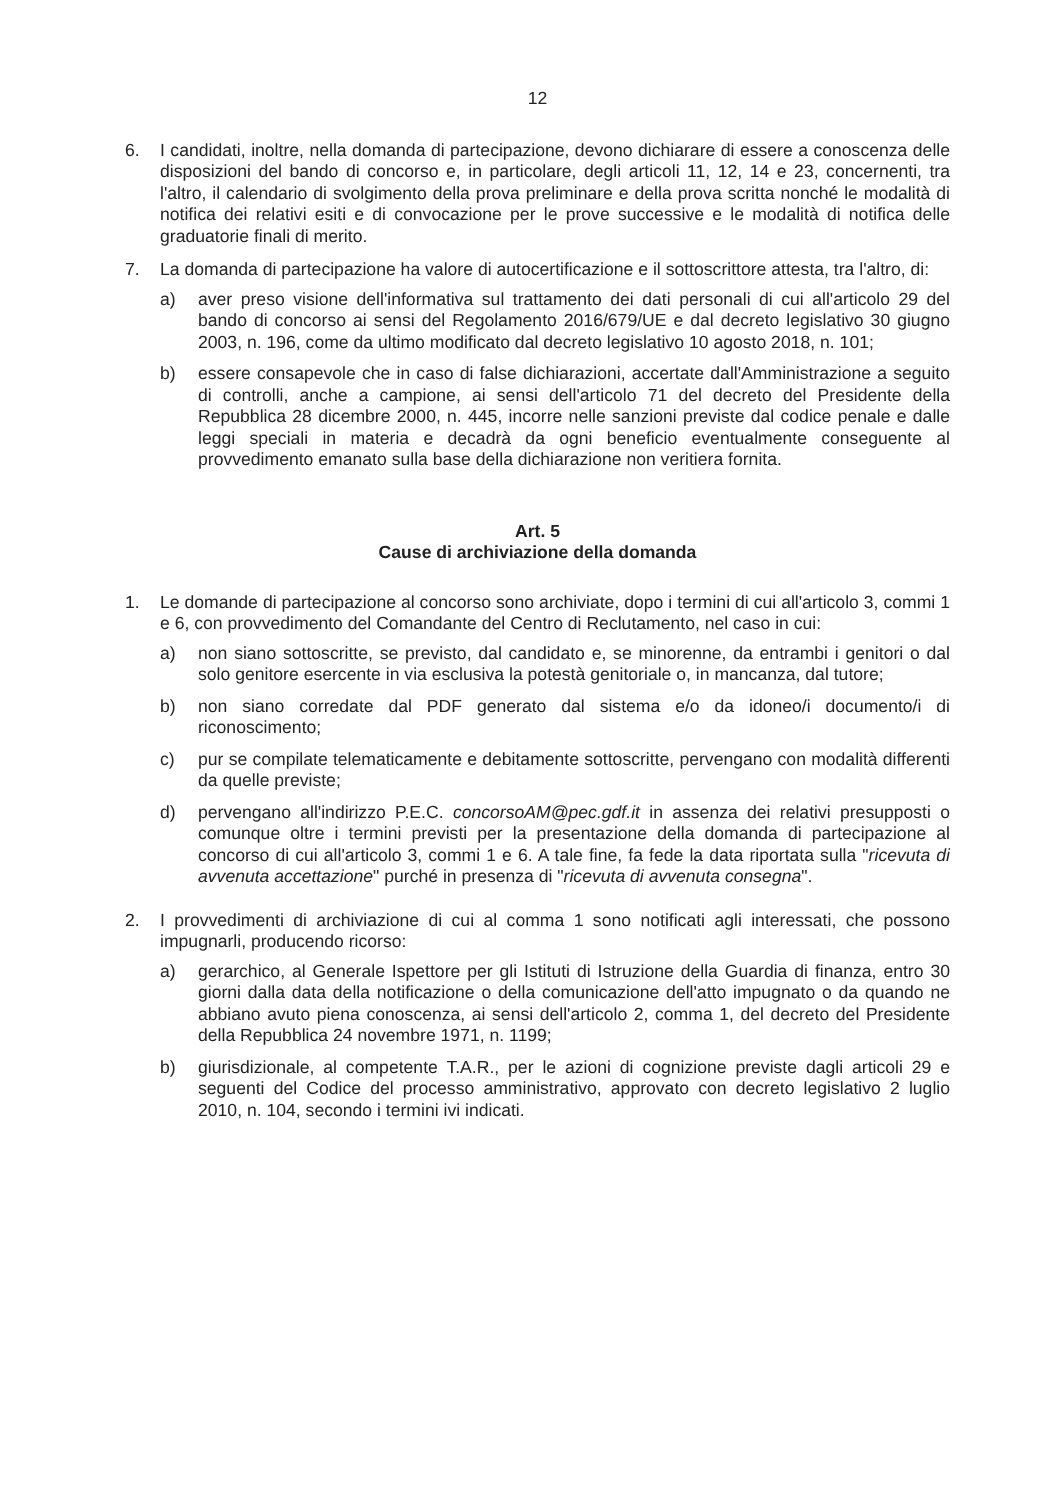12
6. I candidati, inoltre, nella domanda di partecipazione, devono dichiarare di essere a conoscenza delle disposizioni del bando di concorso e, in particolare, degli articoli 11, 12, 14 e 23, concernenti, tra l'altro, il calendario di svolgimento della prova preliminare e della prova scritta nonché le modalità di notifica dei relativi esiti e di convocazione per le prove successive e le modalità di notifica delle graduatorie finali di merito.
7. La domanda di partecipazione ha valore di autocertificazione e il sottoscrittore attesta, tra l'altro, di:
a) aver preso visione dell'informativa sul trattamento dei dati personali di cui all'articolo 29 del bando di concorso ai sensi del Regolamento 2016/679/UE e dal decreto legislativo 30 giugno 2003, n. 196, come da ultimo modificato dal decreto legislativo 10 agosto 2018, n. 101;
b) essere consapevole che in caso di false dichiarazioni, accertate dall'Amministrazione a seguito di controlli, anche a campione, ai sensi dell'articolo 71 del decreto del Presidente della Repubblica 28 dicembre 2000, n. 445, incorre nelle sanzioni previste dal codice penale e dalle leggi speciali in materia e decadrà da ogni beneficio eventualmente conseguente al provvedimento emanato sulla base della dichiarazione non veritiera fornita.
Art. 5
Cause di archiviazione della domanda
1. Le domande di partecipazione al concorso sono archiviate, dopo i termini di cui all'articolo 3, commi 1 e 6, con provvedimento del Comandante del Centro di Reclutamento, nel caso in cui:
a) non siano sottoscritte, se previsto, dal candidato e, se minorenne, da entrambi i genitori o dal solo genitore esercente in via esclusiva la potestà genitoriale o, in mancanza, dal tutore;
b) non siano corredate dal PDF generato dal sistema e/o da idoneo/i documento/i di riconoscimento;
c) pur se compilate telematicamente e debitamente sottoscritte, pervengano con modalità differenti da quelle previste;
d) pervengano all'indirizzo P.E.C. concorsoAM@pec.gdf.it in assenza dei relativi presupposti o comunque oltre i termini previsti per la presentazione della domanda di partecipazione al concorso di cui all'articolo 3, commi 1 e 6. A tale fine, fa fede la data riportata sulla "ricevuta di avvenuta accettazione" purché in presenza di "ricevuta di avvenuta consegna".
2. I provvedimenti di archiviazione di cui al comma 1 sono notificati agli interessati, che possono impugnarli, producendo ricorso:
a) gerarchico, al Generale Ispettore per gli Istituti di Istruzione della Guardia di finanza, entro 30 giorni dalla data della notificazione o della comunicazione dell'atto impugnato o da quando ne abbiano avuto piena conoscenza, ai sensi dell'articolo 2, comma 1, del decreto del Presidente della Repubblica 24 novembre 1971, n. 1199;
b) giurisdizionale, al competente T.A.R., per le azioni di cognizione previste dagli articoli 29 e seguenti del Codice del processo amministrativo, approvato con decreto legislativo 2 luglio 2010, n. 104, secondo i termini ivi indicati.